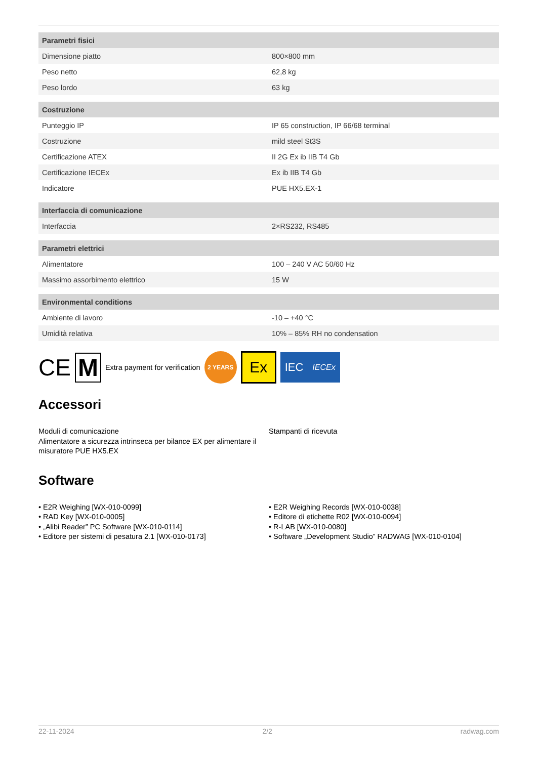| Parametri fisici | |
| --- | --- |
| Dimensione piatto | 800×800 mm |
| Peso netto | 62,8 kg |
| Peso lordo | 63 kg |
| Costruzione | |
| Punteggio IP | IP 65 construction, IP 66/68 terminal |
| Costruzione | mild steel St3S |
| Certificazione ATEX | II 2G Ex ib IIB T4 Gb |
| Certificazione IECEx | Ex ib IIB T4 Gb |
| Indicatore | PUE HX5.EX-1 |
| Interfaccia di comunicazione | |
| Interfaccia | 2×RS232, RS485 |
| Parametri elettrici | |
| Alimentatore | 100 – 240 V AC 50/60 Hz |
| Massimo assorbimento elettrico | 15 W |
| Environmental conditions | |
| Ambiente di lavoro | -10 – +40 °C |
| Umidità relativa | 10% – 85% RH no condensation |
CE M Extra payment for verification 2 YEARS Ex IEC IECEx
Accessori
Moduli di comunicazione
Alimentatore a sicurezza intrinseca per bilance EX per alimentare il misuratore PUE HX5.EX
Stampanti di ricevuta
Software
• E2R Weighing [WX-010-0099]
• RAD Key [WX-010-0005]
• „Alibi Reader” PC Software [WX-010-0114]
• Editore per sistemi di pesatura 2.1 [WX-010-0173]
• E2R Weighing Records [WX-010-0038]
• Editore di etichette R02 [WX-010-0094]
• R-LAB [WX-010-0080]
• Software „Development Studio” RADWAG [WX-010-0104]
22-11-2024 2/2 radwag.com